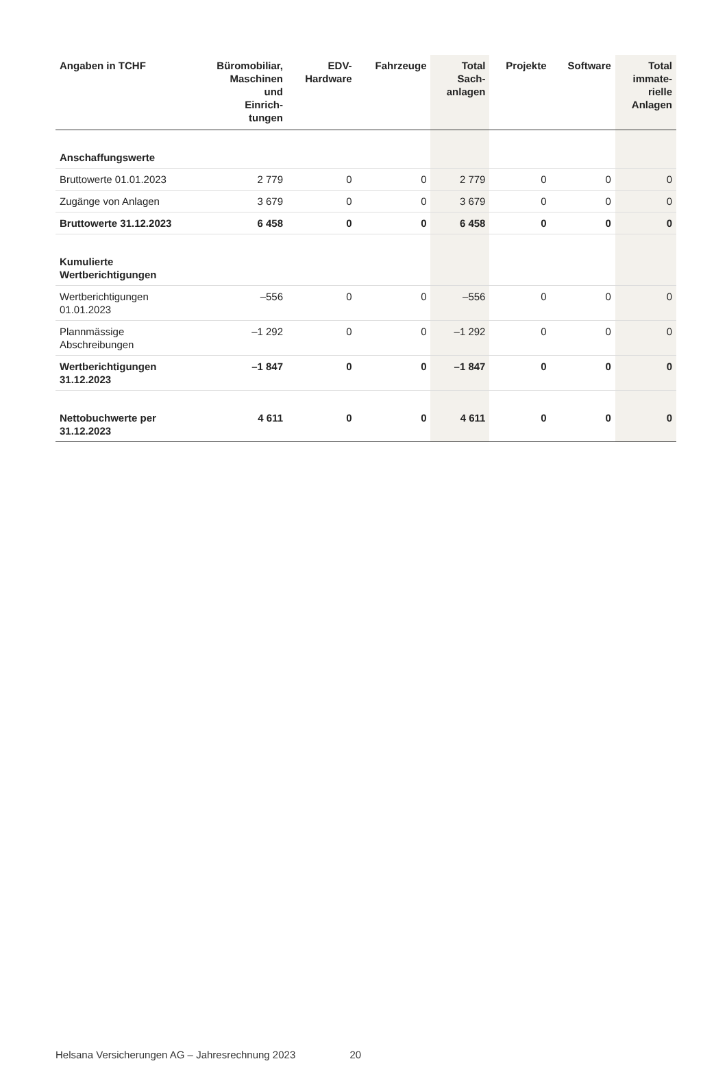| Angaben in TCHF | Büromobiliar, Maschinen und Einrich- tungen | EDV- Hardware | Fahrzeuge | Total Sach- anlagen | Projekte | Software | Total immate- rielle Anlagen |
| --- | --- | --- | --- | --- | --- | --- | --- |
| Anschaffungswerte | | | | | | | |
| Bruttowerte 01.01.2023 | 2 779 | 0 | 0 | 2 779 | 0 | 0 | 0 |
| Zugänge von Anlagen | 3 679 | 0 | 0 | 3 679 | 0 | 0 | 0 |
| Bruttowerte 31.12.2023 | 6 458 | 0 | 0 | 6 458 | 0 | 0 | 0 |
| Kumulierte Wertberichtigungen | | | | | | | |
| Wertberichtigungen 01.01.2023 | –556 | 0 | 0 | –556 | 0 | 0 | 0 |
| Plannmässige Abschreibungen | –1 292 | 0 | 0 | –1 292 | 0 | 0 | 0 |
| Wertberichtigungen 31.12.2023 | –1 847 | 0 | 0 | –1 847 | 0 | 0 | 0 |
| Nettobuchwerte per 31.12.2023 | 4 611 | 0 | 0 | 4 611 | 0 | 0 | 0 |
Helsana Versicherungen AG – Jahresrechnung 2023 20